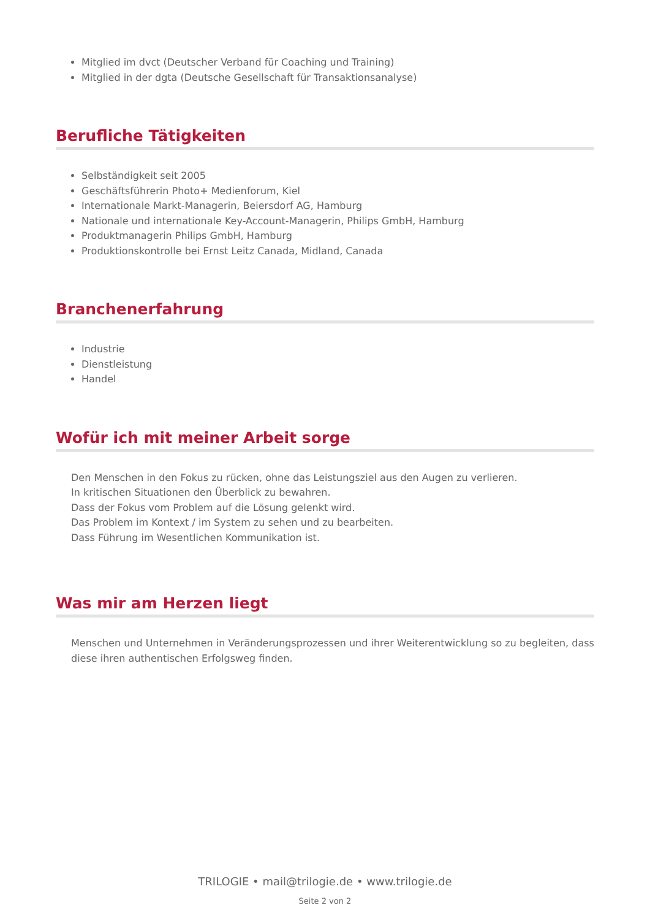Mitglied im dvct (Deutscher Verband für Coaching und Training)
Mitglied in der dgta (Deutsche Gesellschaft für Transaktionsanalyse)
Berufliche Tätigkeiten
Selbständigkeit seit 2005
Geschäftsführerin Photo+ Medienforum, Kiel
Internationale Markt-Managerin, Beiersdorf AG, Hamburg
Nationale und internationale Key-Account-Managerin, Philips GmbH, Hamburg
Produktmanagerin Philips GmbH, Hamburg
Produktionskontrolle bei Ernst Leitz Canada, Midland, Canada
Branchenerfahrung
Industrie
Dienstleistung
Handel
Wofür ich mit meiner Arbeit sorge
Den Menschen in den Fokus zu rücken, ohne das Leistungsziel aus den Augen zu verlieren.
In kritischen Situationen den Überblick zu bewahren.
Dass der Fokus vom Problem auf die Lösung gelenkt wird.
Das Problem im Kontext / im System zu sehen und zu bearbeiten.
Dass Führung im Wesentlichen Kommunikation ist.
Was mir am Herzen liegt
Menschen und Unternehmen in Veränderungsprozessen und ihrer Weiterentwicklung so zu begleiten, dass diese ihren authentischen Erfolgsweg finden.
TRILOGIE • mail@trilogie.de • www.trilogie.de
Seite 2 von 2